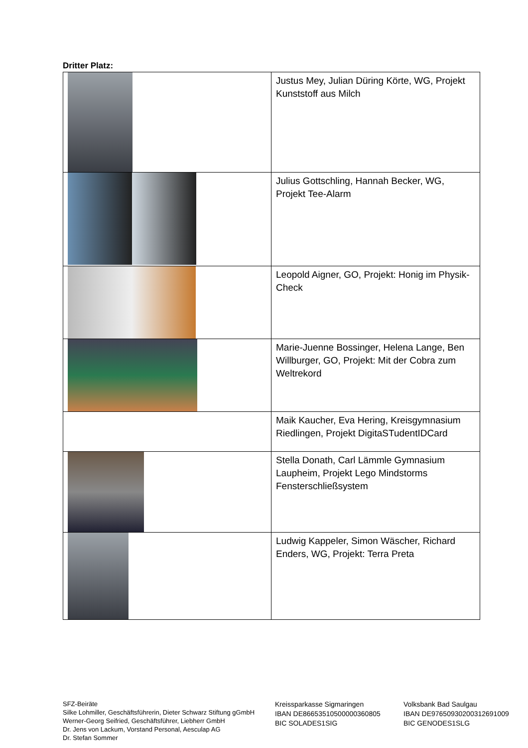Dritter Platz:
| | Justus Mey, Julian Düring Körte, WG, Projekt Kunststoff aus Milch |
| | Julius Gottschling, Hannah Becker, WG, Projekt Tee-Alarm |
| | Leopold Aigner, GO, Projekt: Honig im Physik-Check |
| | Marie-Juenne Bossinger, Helena Lange, Ben Willburger, GO, Projekt: Mit der Cobra zum Weltrekord |
| | Maik Kaucher, Eva Hering, Kreisgymnasium Riedlingen, Projekt DigitaSTudentIDCard |
| | Stella Donath, Carl Lämmle Gymnasium Laupheim, Projekt Lego Mindstorms Fensterschließsystem |
| | Ludwig Kappeler, Simon Wäscher, Richard Enders, WG, Projekt: Terra Preta |
SFZ-Beiräte
Silke Lohmiller, Geschäftsführerin, Dieter Schwarz Stiftung gGmbH
Werner-Georg Seifried, Geschäftsführer, Liebherr GmbH
Dr. Jens von Lackum, Vorstand Personal, Aesculap AG
Dr. Stefan Sommer
Kreissparkasse Sigmaringen
IBAN DE86653510500000360805
BIC SOLADES1SIG
Volksbank Bad Saulgau
IBAN DE97650930200312691009
BIC GENODES1SLG